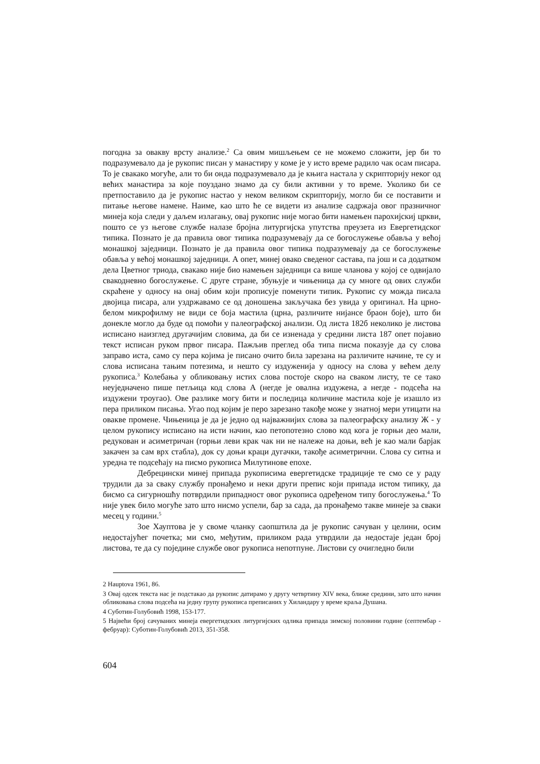погодна за овакву врсту анализе.<sup>2</sup> Са овим мишљењем се не можемо сложити, јер би то подразумевало да је рукопис писан у манастиру у коме је у исто време радило чак осам писара. То је свакако могуће, али то би онда подразумевало да је књига настала у скрипторију неког од већих манастира за које поуздано знамо да су били активни у то време. Уколико би се претпоставило да је рукопис настао у неком великом скрипторију, могло би се поставити и питање његове намене. Наиме, као што ће се видети из анализе садржаја овог празничног минеја која следи у даљем излагању, овај рукопис није могао бити намењен парохијскиј цркви, пошто се уз његове службе налазе бројна литургијска упутства преузета из Евергетидског типика. Познато је да правила овог типика подразумевају да се богослужење обавља у већој монашкој заједници. Познато је да правила овог типика подразумевају да се богослужење обавља у већој монашкој заједници. А опет, минеј овако сведеног састава, па још и са додатком дела Цветног триода, свакако није био намењен заједници са више чланова у којој се одвијало свакодневно богослужење. С друге стране, збуњује и чињеница да су многе од ових служби скраћене у односу на онај обим који прописује поменути типик. Рукопис су можда писала двојица писара, али уздржавамо се од доношења закључака без увида у оригинал. На црно-белом микрофилму не види се боја мастила (црна, различите нијансе браон боје), што би донекле могло да буде од помоћи у палеографској анализи. Од листа 182б неколико је листова исписано наизглед другачијим словима, да би се изненада у средини листа 187 опет појавио текст исписан руком првог писара. Пажљив преглед оба типа писма показује да су слова заправо иста, само су пера којима је писано очито била зарезана на различите начине, те су и слова исписана тањим потезима, и нешто су издуженија у односу на слова у већем делу рукописа.<sup>3</sup> Колебања у обликовању истих слова постоје скоро на сваком листу, те се тако неуједначено пише петљица код слова А (негде је овална издужена, а негде - подсећа на издужени троугао). Ове разлике могу бити и последица количине мастила које је изашло из пера приликом писања. Угао под којим је перо зарезано такође може у знатној мери утицати на овакве промене. Чињеница је да је једно од најважнијих слова за палеографску анализу Ж - у целом рукопису исписано на исти начин, као петопотезно слово код кога је горњи део мали, редукован и асиметричан (горњи леви крак чак ни не належе на доњи, већ је као мали барјак закачен за сам врх стабла), док су доњи краци дугачки, такође асиметрични. Слова су ситна и уредна те подсећају на писмо рукописа Милутинове епохе.
Дебрецински минеј припада рукописима евергетидске традиције те смо се у раду трудили да за сваку службу пронађемо и неки други препис који припада истом типику, да бисмо са сигурношћу потврдили припадност овог рукописа одређеном типу богослужења.<sup>4</sup> То није увек било могуће зато што нисмо успели, бар за сада, да пронађемо такве минеје за сваки месец у години.<sup>5</sup>
Зое Хауптова је у своме чланку саопштила да је рукопис сачуван у целини, осим недостајућег почетка; ми смо, међутим, приликом рада утврдили да недостаје један број листова, те да су поједине службе овог рукописа непотпуне. Листови су очигледно били
2 Hauptova 1961, 86.
3 Овај одсек текста нас је подстакао да рукопис датирамо у другу четвртину XIV века, ближе средини, зато што начин обликовања слова подсећа на једну групу рукописа преписаних у Хиландару у време краља Душана.
4 Суботин-Голубовић 1998, 153-177.
5 Највећи број сачуваних минеја евергетидских литургијских одлика припада зимској половини године (септембар - фебруар): Суботин-Голубовић 2013, 351-358.
604